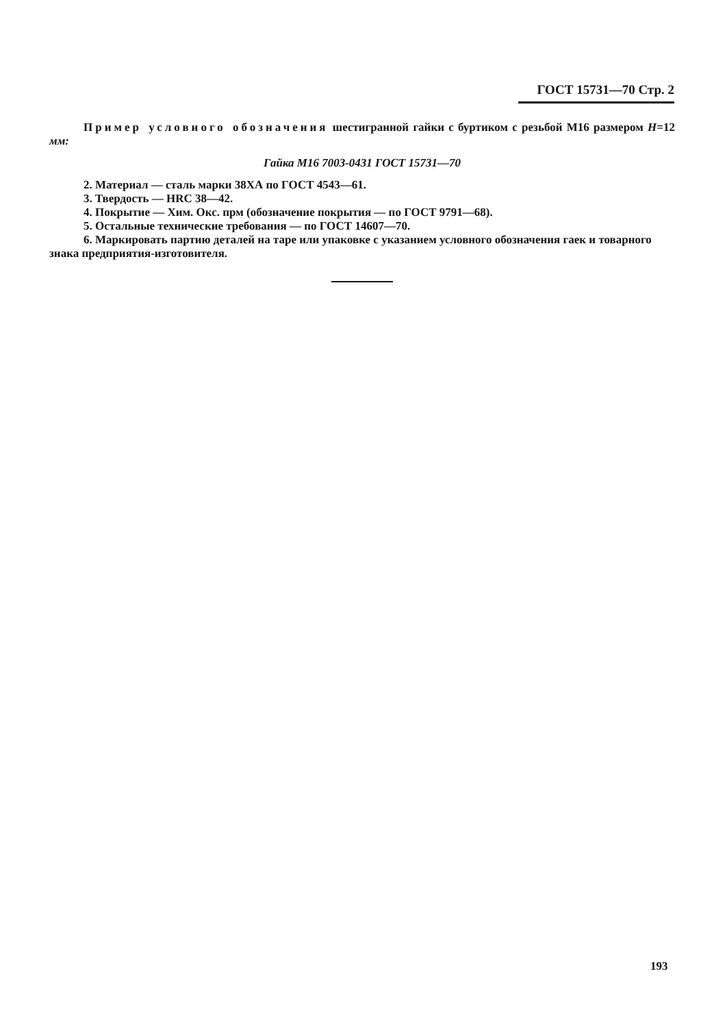ГОСТ 15731—70 Стр. 2
Пример условного обозначения шестигранной гайки с буртиком с резьбой М16 размером Н=12 мм:
Гайка М16 7003-0431 ГОСТ 15731—70
2. Материал — сталь марки 38ХА по ГОСТ 4543—61.
3. Твердость — HRC 38—42.
4. Покрытие — Хим. Окс. прм (обозначение покрытия — по ГОСТ 9791—68).
5. Остальные технические требования — по ГОСТ 14607—70.
6. Маркировать партию деталей на таре или упаковке с указанием условного обозначения гаек и товарного знака предприятия-изготовителя.
193